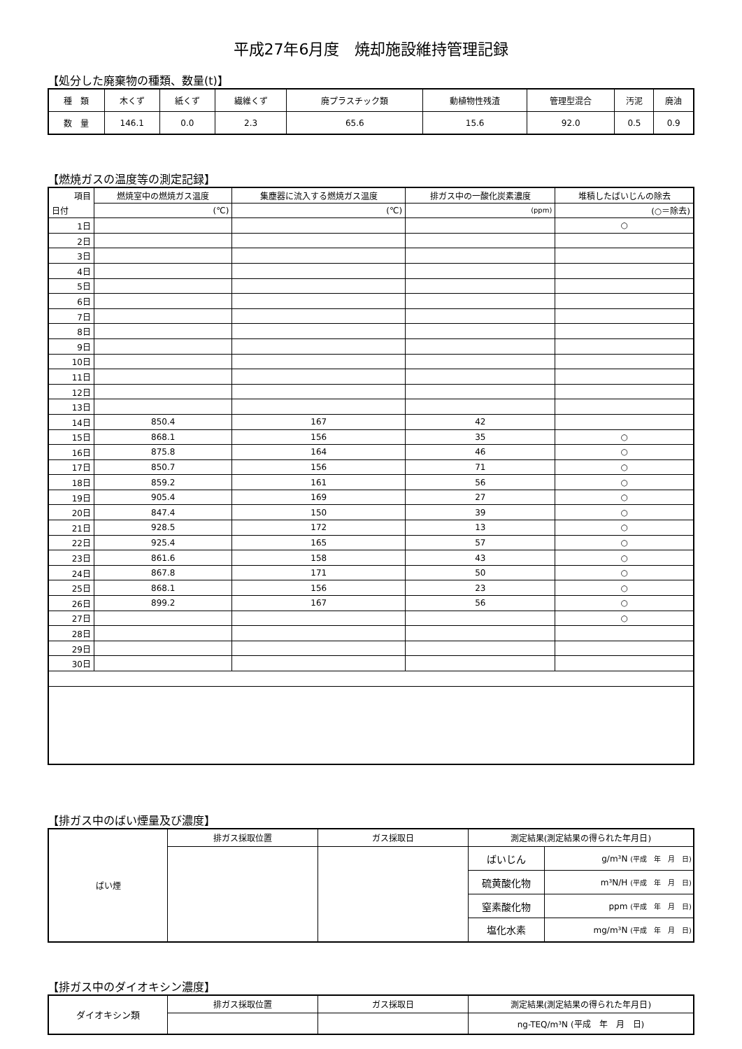平成27年6月度　焼却施設維持管理記録
【処分した廃棄物の種類、数量(t)】
| 種 類 | 木くず | 紙くず | 繊維くず | 廃プラスチック類 | 動植物性残渣 | 管理型混合 | 汚泥 | 廃油 |
| 数 量 | 146.1 | 0.0 | 2.3 | 65.6 | 15.6 | 92.0 | 0.5 | 0.9 |
【燃焼ガスの温度等の測定記録】
| 項目 | 燃焼室中の燃焼ガス温度 | 集塵器に流入する燃焼ガス温度 | 排ガス中の一酸化炭素濃度 | 堆積したばいじんの除去 |
| 日付 | (℃) | (℃) | (ppm) | (○＝除去) |
| 1日 | | | | ○ |
| 2日 | | | | |
| 3日 | | | | |
| 4日 | | | | |
| 5日 | | | | |
| 6日 | | | | |
| 7日 | | | | |
| 8日 | | | | |
| 9日 | | | | |
| 10日 | | | | |
| 11日 | | | | |
| 12日 | | | | |
| 13日 | | | | |
| 14日 | 850.4 | 167 | 42 | |
| 15日 | 868.1 | 156 | 35 | ○ |
| 16日 | 875.8 | 164 | 46 | ○ |
| 17日 | 850.7 | 156 | 71 | ○ |
| 18日 | 859.2 | 161 | 56 | ○ |
| 19日 | 905.4 | 169 | 27 | ○ |
| 20日 | 847.4 | 150 | 39 | ○ |
| 21日 | 928.5 | 172 | 13 | ○ |
| 22日 | 925.4 | 165 | 57 | ○ |
| 23日 | 861.6 | 158 | 43 | ○ |
| 24日 | 867.8 | 171 | 50 | ○ |
| 25日 | 868.1 | 156 | 23 | ○ |
| 26日 | 899.2 | 167 | 56 | ○ |
| 27日 | | | | ○ |
| 28日 | | | | |
| 29日 | | | | |
| 30日 | | | | |
【排ガス中のばい煙量及び濃度】
| ばい煙 | 排ガス採取位置 | ガス採取日 | 測定結果(測定結果の得られた年月日) | |
| | | | ばいじん | g/m³N (平成 年 月 日) |
| | | | 硫黄酸化物 | m³N/H (平成 年 月 日) |
| | | | 窒素酸化物 | ppm (平成 年 月 日) |
| | | | 塩化水素 | mg/m³N (平成 年 月 日) |
【排ガス中のダイオキシン濃度】
| ダイオキシン類 | 排ガス採取位置 | ガス採取日 | 測定結果(測定結果の得られた年月日) |
| | | | ng-TEQ/m³N (平成 年 月 日) |